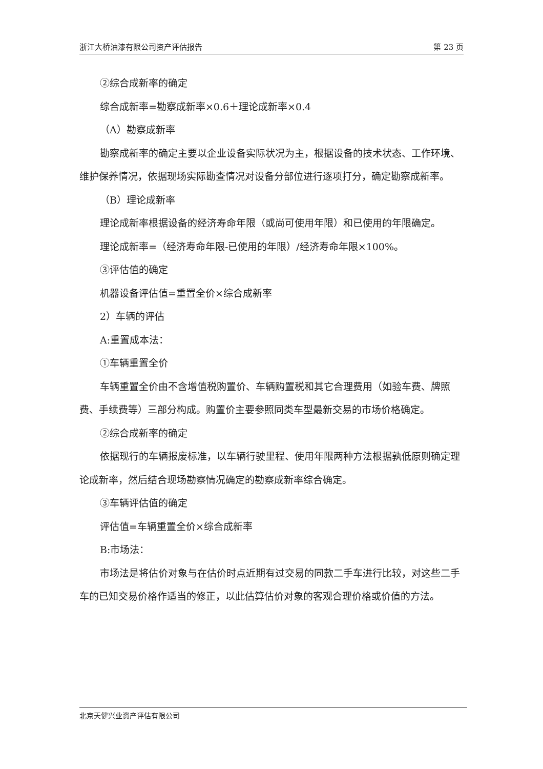浙江大桥油漆有限公司资产评估报告 第 23 页
②综合成新率的确定
综合成新率=勘察成新率×0.6＋理论成新率×0.4
（A）勘察成新率
勘察成新率的确定主要以企业设备实际状况为主，根据设备的技术状态、工作环境、维护保养情况，依据现场实际勘查情况对设备分部位进行逐项打分，确定勘察成新率。
（B）理论成新率
理论成新率根据设备的经济寿命年限（或尚可使用年限）和已使用的年限确定。
理论成新率=（经济寿命年限-已使用的年限）/经济寿命年限×100%。
③评估值的确定
机器设备评估值=重置全价×综合成新率
2）车辆的评估
A:重置成本法：
①车辆重置全价
车辆重置全价由不含增值税购置价、车辆购置税和其它合理费用（如验车费、牌照费、手续费等）三部分构成。购置价主要参照同类车型最新交易的市场价格确定。
②综合成新率的确定
依据现行的车辆报废标准，以车辆行驶里程、使用年限两种方法根据孰低原则确定理论成新率，然后结合现场勘察情况确定的勘察成新率综合确定。
③车辆评估值的确定
评估值=车辆重置全价×综合成新率
B:市场法：
市场法是将估价对象与在估价时点近期有过交易的同款二手车进行比较，对这些二手车的已知交易价格作适当的修正，以此估算估价对象的客观合理价格或价值的方法。
北京天健兴业资产评估有限公司